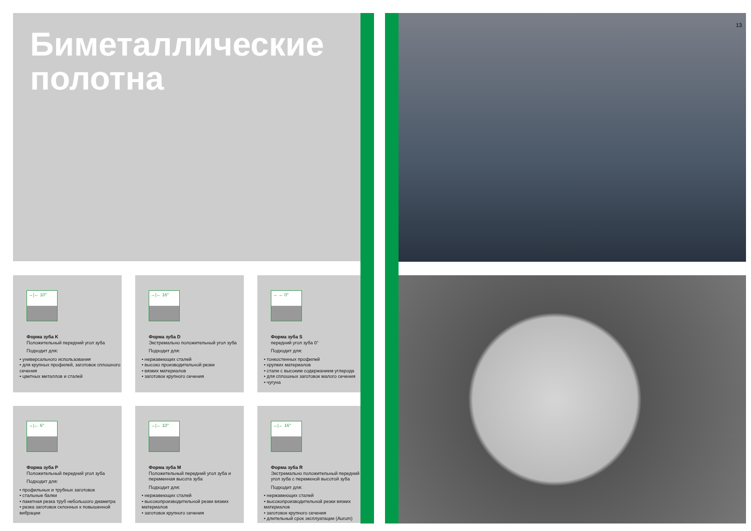Биметаллические полотна
→|← 10°
Форма зуба K
Положительный передний угол зуба
Подходит для:
• универсального использования
• для крупных профилей, заготовок сплошного сечения
• цветных металлов и сталей
→|← 16°
Форма зуба D
Экстремально положительный угол зуба
Подходит для:
• нержавеющих сталей
• высоко производительной резки
• вязких материалов
• заготовок крупного сечения
→ ← 0°
Форма зуба S
передний угол зуба 0°
Подходит для:
• тонкостенных профилей
• хрупких материалов
• стали с высоким содержанием углерода
• для сплошных заготовок малого сечения
• чугуна
→|← 6°
Форма зуба P
Положительный передний угол зуба
Подходит для:
• профильных и трубных заготовок
• стальные балки
• пакетная резка труб небольшого диаметра
• резка заготовок склонных к повышенной вибрации
→|← 10°
Форма зуба M
Положительный передний угол зуба и переменная высота зуба
Подходит для:
• нержавеющих сталей
• высокопроизводительной резки вязких материалов
• заготовок крупного сечения
→|← 16°
Форма зуба R
Экстремально положительный передний угол зуба с переменой высотой зуба
Подходит для:
• нержавеющих сталей
• высокопроизводительной резки вязких материалов
• заготовок крупного сечения
• длительный срок эксплуатации (Aurum)
13